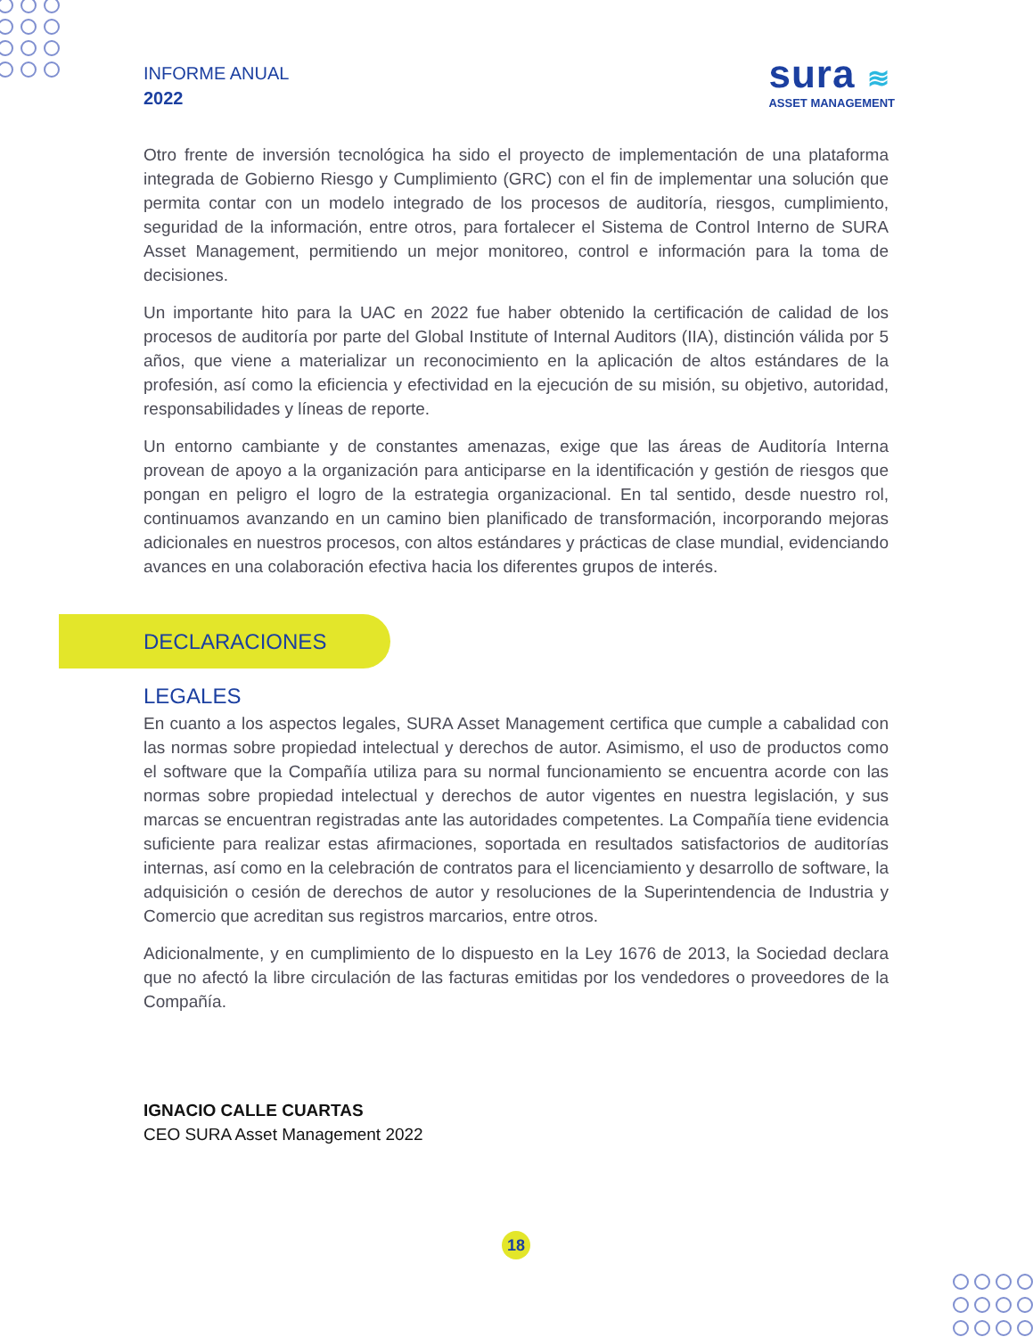INFORME ANUAL
2022
sura ≋
ASSET MANAGEMENT
Otro frente de inversión tecnológica ha sido el proyecto de implementación de una plataforma integrada de Gobierno Riesgo y Cumplimiento (GRC) con el fin de implementar una solución que permita contar con un modelo integrado de los procesos de auditoría, riesgos, cumplimiento, seguridad de la información, entre otros, para fortalecer el Sistema de Control Interno de SURA Asset Management, permitiendo un mejor monitoreo, control e información para la toma de decisiones.
Un importante hito para la UAC en 2022 fue haber obtenido la certificación de calidad de los procesos de auditoría por parte del Global Institute of Internal Auditors (IIA), distinción válida por 5 años, que viene a materializar un reconocimiento en la aplicación de altos estándares de la profesión, así como la eficiencia y efectividad en la ejecución de su misión, su objetivo, autoridad, responsabilidades y líneas de reporte.
Un entorno cambiante y de constantes amenazas, exige que las áreas de Auditoría Interna provean de apoyo a la organización para anticiparse en la identificación y gestión de riesgos que pongan en peligro el logro de la estrategia organizacional. En tal sentido, desde nuestro rol, continuamos avanzando en un camino bien planificado de transformación, incorporando mejoras adicionales en nuestros procesos, con altos estándares y prácticas de clase mundial, evidenciando avances en una colaboración efectiva hacia los diferentes grupos de interés.
DECLARACIONES LEGALES
En cuanto a los aspectos legales, SURA Asset Management certifica que cumple a cabalidad con las normas sobre propiedad intelectual y derechos de autor. Asimismo, el uso de productos como el software que la Compañía utiliza para su normal funcionamiento se encuentra acorde con las normas sobre propiedad intelectual y derechos de autor vigentes en nuestra legislación, y sus marcas se encuentran registradas ante las autoridades competentes. La Compañía tiene evidencia suficiente para realizar estas afirmaciones, soportada en resultados satisfactorios de auditorías internas, así como en la celebración de contratos para el licenciamiento y desarrollo de software, la adquisición o cesión de derechos de autor y resoluciones de la Superintendencia de Industria y Comercio que acreditan sus registros marcarios, entre otros.
Adicionalmente, y en cumplimiento de lo dispuesto en la Ley 1676 de 2013, la Sociedad declara que no afectó la libre circulación de las facturas emitidas por los vendedores o proveedores de la Compañía.
IGNACIO CALLE CUARTAS
CEO SURA Asset Management 2022
18